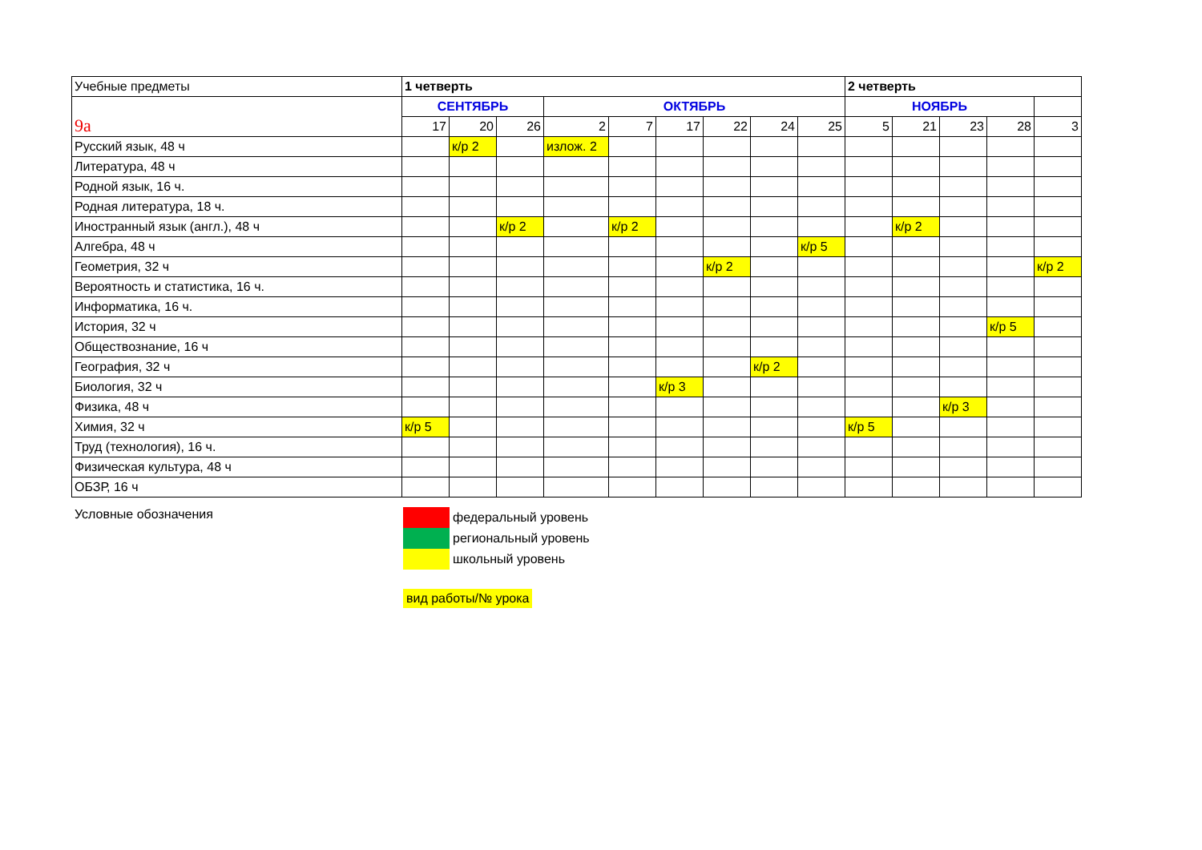| Учебные предметы | 1 четверть | | | | | | | | | 2 четверть | | | | |
| --- | --- | --- | --- | --- | --- | --- | --- | --- | --- | --- | --- | --- | --- | --- |
| 9а | СЕНТЯБРЬ | | | ОКТЯБРЬ | | | | | | НОЯБРЬ | | | | |
| | 17 | 20 | 26 | 2 | 7 | 17 | 22 | 24 | 25 | 5 | 21 | 23 | 28 | 3 |
| Русский язык, 48 ч | | к/р 2 | | излож. 2 | | | | | | | | | | |
| Литература, 48 ч | | | | | | | | | | | | | | |
| Родной язык, 16 ч. | | | | | | | | | | | | | | |
| Родная литература, 18 ч. | | | | | | | | | | | | | | |
| Иностранный язык (англ.), 48 ч | | | к/р 2 | | к/р 2 | | | | | | к/р 2 | | | |
| Алгебра, 48 ч | | | | | | | | | к/р 5 | | | | | |
| Геометрия, 32 ч | | | | | | | к/р 2 | | | | | | | к/р 2 |
| Вероятность и статистика, 16 ч. | | | | | | | | | | | | | | |
| Информатика, 16 ч. | | | | | | | | | | | | | | |
| История, 32 ч | | | | | | | | | | | | | к/р 5 | |
| Обществознание, 16 ч | | | | | | | | | | | | | | |
| География, 32 ч | | | | | | | | к/р 2 | | | | | | |
| Биология, 32 ч | | | | | | к/р 3 | | | | | | | | |
| Физика, 48 ч | | | | | | | | | | | | к/р 3 | | |
| Химия, 32 ч | к/р 5 | | | | | | | | | к/р 5 | | | | |
| Труд (технология), 16 ч. | | | | | | | | | | | | | | |
| Физическая культура, 48 ч | | | | | | | | | | | | | | |
| ОБЗР, 16 ч | | | | | | | | | | | | | | |
Условные обозначения
федеральный уровень
региональный уровень
школьный уровень
вид работы/№ урока